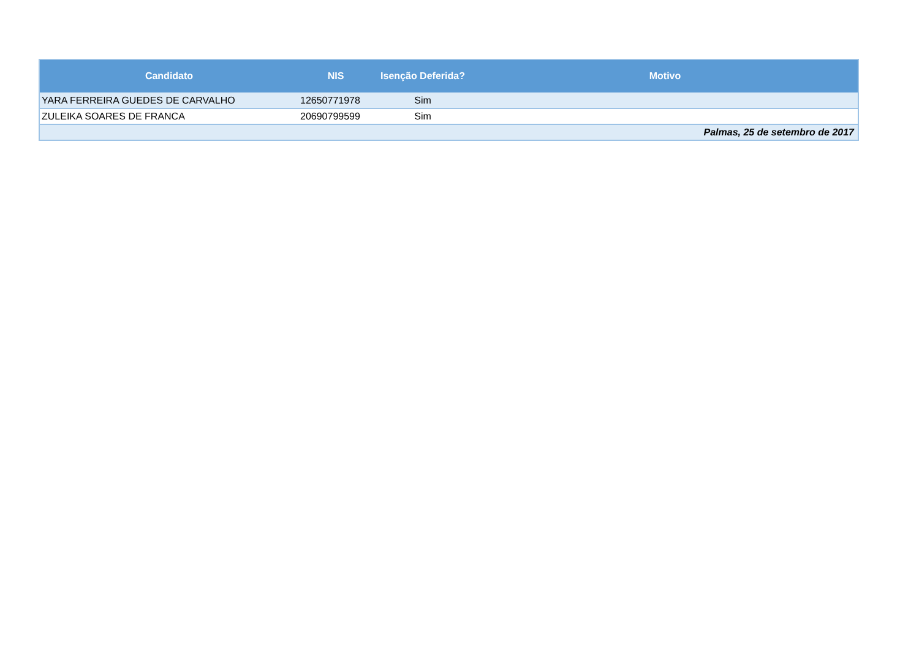| Candidato | NIS | Isenção Deferida? | Motivo |
| --- | --- | --- | --- |
| YARA FERREIRA GUEDES DE CARVALHO | 12650771978 | Sim | |
| ZULEIKA SOARES DE FRANCA | 20690799599 | Sim | |
| Palmas, 25 de setembro de 2017 | | | |